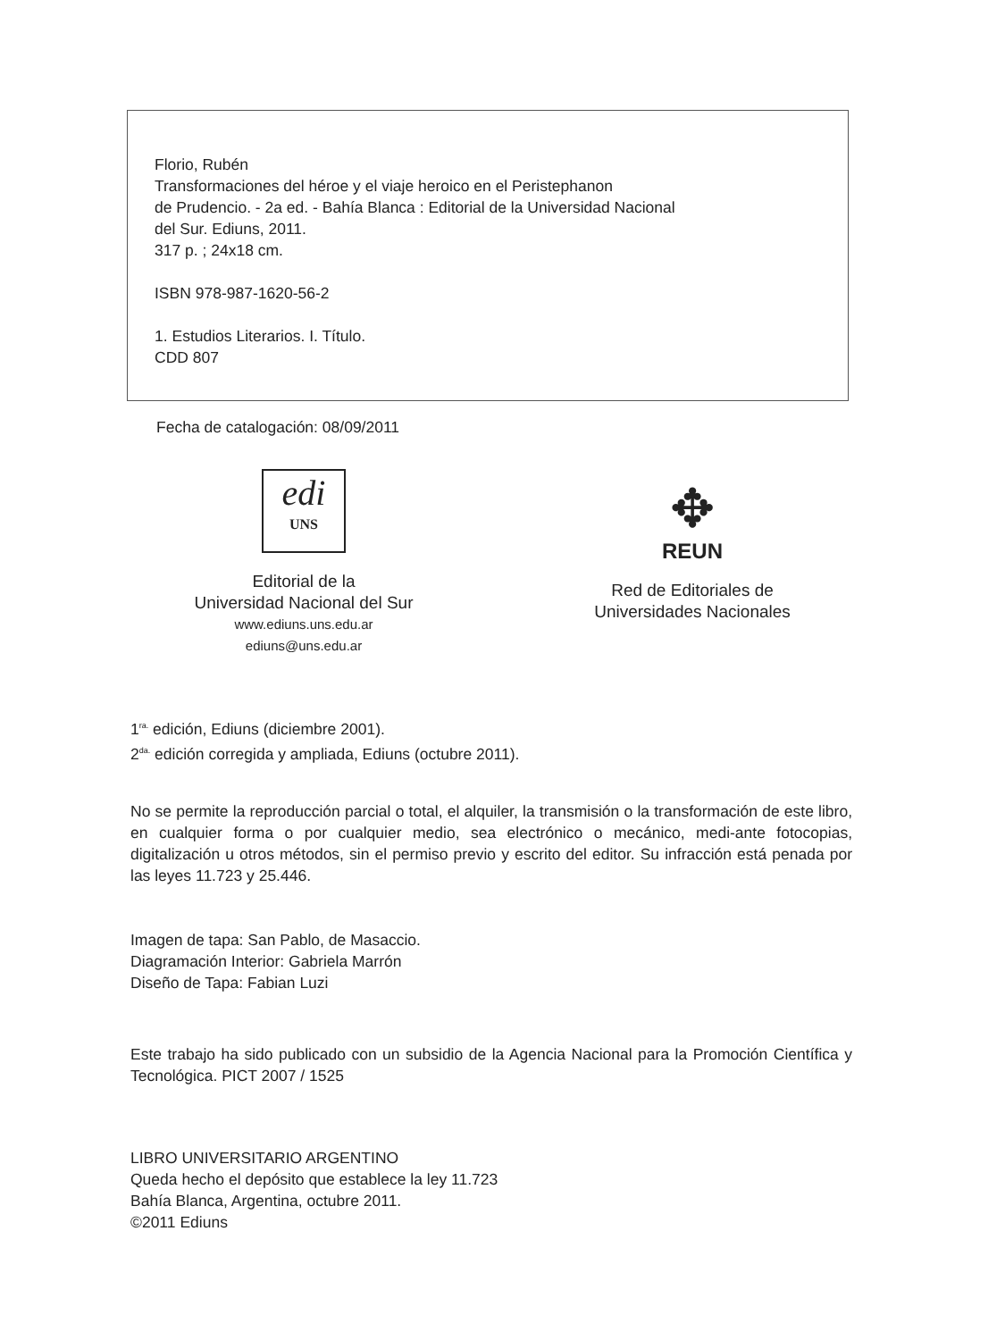Florio, Rubén
Transformaciones del héroe y el viaje heroico en el Peristephanon
de Prudencio. - 2a ed. - Bahía Blanca : Editorial de la Universidad Nacional
del Sur. Ediuns, 2011.
317 p. ; 24x18 cm.
ISBN 978-987-1620-56-2
1. Estudios Literarios. I. Título.
CDD 807
Fecha de catalogación: 08/09/2011
edi
UNS
Editorial de la
Universidad Nacional del Sur
www.ediuns.uns.edu.ar
ediuns@uns.edu.ar
✥
REUN
Red de Editoriales de
Universidades Nacionales
1<sup>ra.</sup> edición, Ediuns (diciembre 2001).
2<sup>da.</sup> edición corregida y ampliada, Ediuns (octubre 2011).
No se permite la reproducción parcial o total, el alquiler, la transmisión o la transformación de este libro, en cualquier forma o por cualquier medio, sea electrónico o mecánico, medi-ante fotocopias, digitalización u otros métodos, sin el permiso previo y escrito del editor. Su infracción está penada por las leyes 11.723 y 25.446.
Imagen de tapa: San Pablo, de Masaccio.
Diagramación Interior: Gabriela Marrón
Diseño de Tapa: Fabian Luzi
Este trabajo ha sido publicado con un subsidio de la Agencia Nacional para la Promoción Científica y Tecnológica. PICT 2007 / 1525
LIBRO UNIVERSITARIO ARGENTINO
Queda hecho el depósito que establece la ley 11.723
Bahía Blanca, Argentina, octubre 2011.
©2011 Ediuns